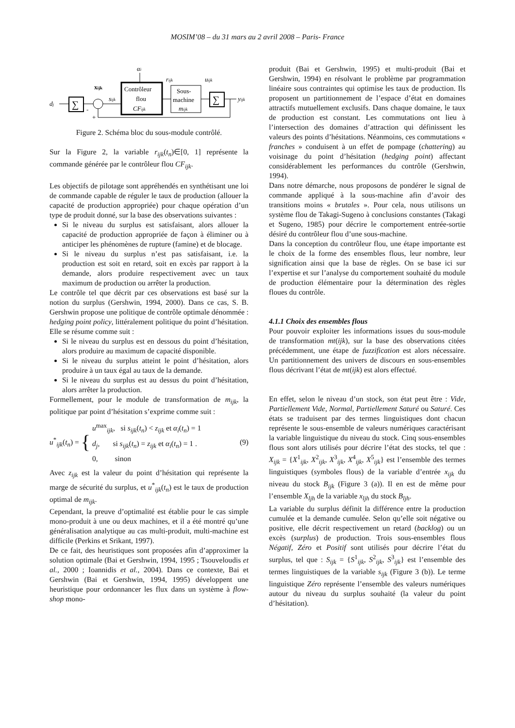MOSIM’08 – du 31 mars au 2 avril 2008 – Paris- France
αi
Contrôleur
flou
CFijk
Sous-
machine
mijk
∑
∑
dj
rijk
uijk
yijk
xijk
sijk
-
+
Figure 2. Schéma bloc du sous-module contrôlé.
Sur la Figure 2, la variable r<sub>ijk</sub>(t<sub>n</sub>)∈[0, 1] représente la commande générée par le contrôleur flou CF<sub>ijk</sub>.
Les objectifs de pilotage sont appréhendés en synthétisant une loi de commande capable de réguler le taux de production (allouer la capacité de production appropriée) pour chaque opération d’un type de produit donné, sur la base des observations suivantes :
Si le niveau du surplus est satisfaisant, alors allouer la capacité de production appropriée de façon à éliminer ou à anticiper les phénomènes de rupture (famine) et de blocage.
Si le niveau du surplus n’est pas satisfaisant, i.e. la production est soit en retard, soit en excès par rapport à la demande, alors produire respectivement avec un taux maximum de production ou arrêter la production.
Le contrôle tel que décrit par ces observations est basé sur la notion du surplus (Gershwin, 1994, 2000). Dans ce cas, S. B. Gershwin propose une politique de contrôle optimale dénommée : hedging point policy, littéralement politique du point d’hésitation. Elle se résume comme suit :
Si le niveau du surplus est en dessous du point d’hésitation, alors produire au maximum de capacité disponible.
Si le niveau du surplus atteint le point d’hésitation, alors produire à un taux égal au taux de la demande.
Si le niveau du surplus est au dessus du point d’hésitation, alors arrêter la production.
Formellement, pour le module de transformation de m<sub>ijk</sub>, la politique par point d’hésitation s’exprime comme suit :
u<sup>*</sup><sub>ijk</sub>(t<sub>n</sub>) = { u<sup>max</sup><sub>ijk</sub>, si s<sub>ijk</sub>(t<sub>n</sub>) < z<sub>ijk</sub> et α<sub>i</sub>(t<sub>n</sub>) = 1
d<sub>j</sub>, si s<sub>ijk</sub>(t<sub>n</sub>) = z<sub>ijk</sub> et α<sub>i</sub>(t<sub>n</sub>) = 1 .
0, sinon (9)
Avec z<sub>ijk</sub> est la valeur du point d’hésitation qui représente la marge de sécurité du surplus, et u<sup>*</sup><sub>ijk</sub>(t<sub>n</sub>) est le taux de production optimal de m<sub>ijk</sub>.
Cependant, la preuve d’optimalité est établie pour le cas simple mono-produit à une ou deux machines, et il a été montré qu’une généralisation analytique au cas multi-produit, multi-machine est difficile (Perkins et Srikant, 1997).
De ce fait, des heuristiques sont proposées afin d’approximer la solution optimale (Bai et Gershwin, 1994, 1995 ; Tsouveloudis et al., 2000 ; Ioannidis et al., 2004). Dans ce contexte, Bai et Gershwin (Bai et Gershwin, 1994, 1995) développent une heuristique pour ordonnancer les flux dans un système à flow-shop mono-
produit (Bai et Gershwin, 1995) et multi-produit (Bai et Gershwin, 1994) en résolvant le problème par programmation linéaire sous contraintes qui optimise les taux de production. Ils proposent un partitionnement de l’espace d’état en domaines attractifs mutuellement exclusifs. Dans chaque domaine, le taux de production est constant. Les commutations ont lieu à l’intersection des domaines d’attraction qui définissent les valeurs des points d’hésitations. Néanmoins, ces commutations « franches » conduisent à un effet de pompage (chattering) au voisinage du point d’hésitation (hedging point) affectant considérablement les performances du contrôle (Gershwin, 1994).
Dans notre démarche, nous proposons de pondérer le signal de commande appliqué à la sous-machine afin d’avoir des transitions moins « brutales ». Pour cela, nous utilisons un système flou de Takagi-Sugeno à conclusions constantes (Takagi et Sugeno, 1985) pour décrire le comportement entrée-sortie désiré du contrôleur flou d’une sous-machine.
Dans la conception du contrôleur flou, une étape importante est le choix de la forme des ensembles flous, leur nombre, leur signification ainsi que la base de règles. On se base ici sur l’expertise et sur l’analyse du comportement souhaité du module de production élémentaire pour la détermination des règles floues du contrôle.
4.1.1 Choix des ensembles flous
Pour pouvoir exploiter les informations issues du sous-module de transformation mt(ijk), sur la base des observations citées précédemment, une étape de fuzzification est alors nécessaire. Un partitionnement des univers de discours en sous-ensembles flous décrivant l’état de mt(ijk) est alors effectué.
En effet, selon le niveau d’un stock, son état peut être : Vide, Partiellement Vide, Normal, Partiellement Saturé ou Saturé. Ces états se traduisent par des termes linguistiques dont chacun représente le sous-ensemble de valeurs numériques caractérisant la variable linguistique du niveau du stock. Cinq sous-ensembles flous sont alors utilisés pour décrire l’état des stocks, tel que : X<sub>ijk</sub> = {X<sup>1</sup><sub>ijk</sub>, X<sup>2</sup><sub>ijk</sub>, X<sup>3</sup><sub>ijk</sub>, X<sup>4</sup><sub>ijk</sub>, X<sup>5</sup><sub>ijk</sub>} est l’ensemble des termes linguistiques (symboles flous) de la variable d’entrée x<sub>ijk</sub> du niveau du stock B<sub>ijk</sub> (Figure 3 (a)). Il en est de même pour l’ensemble X<sub>ljh</sub> de la variable x<sub>ljh</sub> du stock B<sub>ljh</sub>.
La variable du surplus définit la différence entre la production cumulée et la demande cumulée. Selon qu’elle soit négative ou positive, elle décrit respectivement un retard (backlog) ou un excès (surplus) de production. Trois sous-ensembles flous Négatif, Zéro et Positif sont utilisés pour décrire l’état du surplus, tel que : S<sub>ijk</sub> = {S<sup>1</sup><sub>ijk</sub>, S<sup>2</sup><sub>ijk</sub>, S<sup>3</sup><sub>ijk</sub>} est l’ensemble des termes linguistiques de la variable s<sub>ijk</sub> (Figure 3 (b)). Le terme linguistique Zéro représente l’ensemble des valeurs numériques autour du niveau du surplus souhaité (la valeur du point d’hésitation).